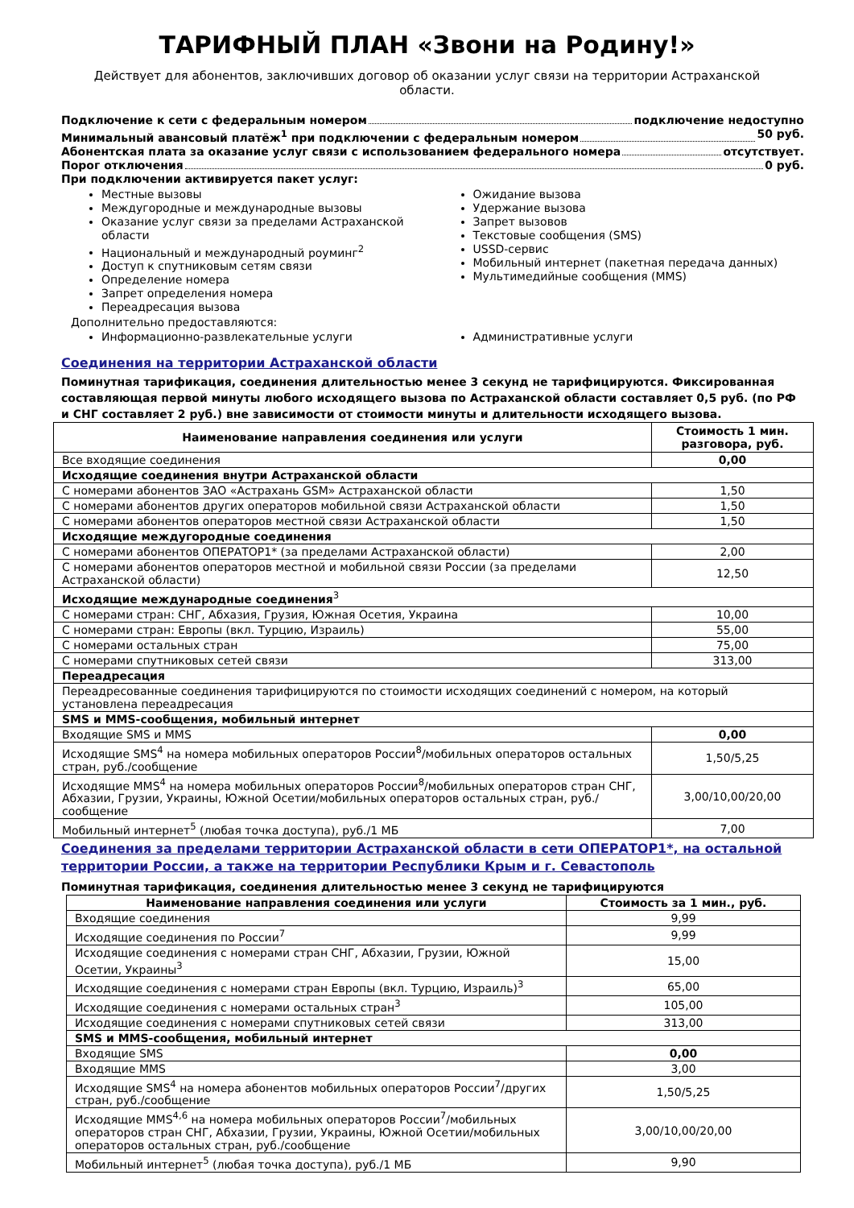ТАРИФНЫЙ ПЛАН «Звони на Родину!»
Действует для абонентов, заключивших договор об оказании услуг связи на территории Астраханской области.
Подключение к сети с федеральным номером подключение недоступно
Минимальный авансовый платёж<sup>1</sup> при подключении с федеральным номером 50 руб.
Абонентская плата за оказание услуг связи с использованием федерального номера отсутствует.
Порог отключения 0 руб.
При подключении активируется пакет услуг:
Местные вызовы
Междугородные и международные вызовы
Оказание услуг связи за пределами Астраханской области
Национальный и международный роуминг<sup>2</sup>
Доступ к спутниковым сетям связи
Определение номера
Запрет определения номера
Переадресация вызова
Ожидание вызова
Удержание вызова
Запрет вызовов
Текстовые сообщения (SMS)
USSD-сервис
Мобильный интернет (пакетная передача данных)
Мультимедийные сообщения (MMS)
Дополнительно предоставляются:
Информационно-развлекательные услуги
Административные услуги
Соединения на территории Астраханской области
Поминутная тарификация, соединения длительностью менее 3 секунд не тарифицируются. Фиксированная составляющая первой минуты любого исходящего вызова по Астраханской области составляет 0,5 руб. (по РФ и СНГ составляет 2 руб.) вне зависимости от стоимости минуты и длительности исходящего вызова.
| Наименование направления соединения или услуги | Стоимость 1 мин. разговора, руб. |
| --- | --- |
| Все входящие соединения | 0,00 |
| Исходящие соединения внутри Астраханской области | |
| С номерами абонентов ЗАО «Астрахань GSM» Астраханской области | 1,50 |
| С номерами абонентов других операторов мобильной связи Астраханской области | 1,50 |
| С номерами абонентов операторов местной связи Астраханской области | 1,50 |
| Исходящие междугородные соединения | |
| С номерами абонентов ОПЕРАТОР1* (за пределами Астраханской области) | 2,00 |
| С номерами абонентов операторов местной и мобильной связи России (за пределами Астраханской области) | 12,50 |
| Исходящие международные соединения<sup>3</sup> | |
| С номерами стран: СНГ, Абхазия, Грузия, Южная Осетия, Украина | 10,00 |
| С номерами стран: Европы (вкл. Турцию, Израиль) | 55,00 |
| С номерами остальных стран | 75,00 |
| С номерами спутниковых сетей связи | 313,00 |
| Переадресация | |
| Переадресованные соединения тарифицируются по стоимости исходящих соединений с номером, на который установлена переадресация | |
| SMS и MMS-сообщения, мобильный интернет | |
| Входящие SMS и MMS | 0,00 |
| Исходящие SMS<sup>4</sup> на номера мобильных операторов России<sup>8</sup>/мобильных операторов остальных стран, руб./сообщение | 1,50/5,25 |
| Исходящие MMS<sup>4</sup> на номера мобильных операторов России<sup>8</sup>/мобильных операторов стран СНГ, Абхазии, Грузии, Украины, Южной Осетии/мобильных операторов остальных стран, руб./сообщение | 3,00/10,00/20,00 |
| Мобильный интернет<sup>5</sup> (любая точка доступа), руб./1 МБ | 7,00 |
Соединения за пределами территории Астраханской области в сети ОПЕРАТОР1*, на остальной территории России, а также на территории Республики Крым и г. Севастополь
Поминутная тарификация, соединения длительностью менее 3 секунд не тарифицируются
| Наименование направления соединения или услуги | Стоимость за 1 мин., руб. |
| --- | --- |
| Входящие соединения | 9,99 |
| Исходящие соединения по России<sup>7</sup> | 9,99 |
| Исходящие соединения с номерами стран СНГ, Абхазии, Грузии, Южной Осетии, Украины<sup>3</sup> | 15,00 |
| Исходящие соединения с номерами стран Европы (вкл. Турцию, Израиль)<sup>3</sup> | 65,00 |
| Исходящие соединения с номерами остальных стран<sup>3</sup> | 105,00 |
| Исходящие соединения с номерами спутниковых сетей связи | 313,00 |
| SMS и MMS-сообщения, мобильный интернет | |
| Входящие SMS | 0,00 |
| Входящие MMS | 3,00 |
| Исходящие SMS<sup>4</sup> на номера абонентов мобильных операторов России<sup>7</sup>/других стран, руб./сообщение | 1,50/5,25 |
| Исходящие MMS<sup>4,6</sup> на номера мобильных операторов России<sup>7</sup>/мобильных операторов стран СНГ, Абхазии, Грузии, Украины, Южной Осетии/мобильных операторов остальных стран, руб./сообщение | 3,00/10,00/20,00 |
| Мобильный интернет<sup>5</sup> (любая точка доступа), руб./1 МБ | 9,90 |